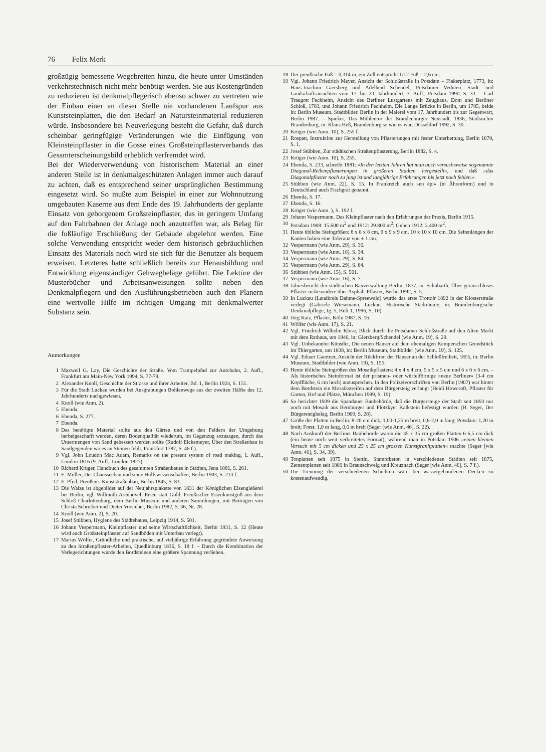76 Felix Merk
großzügig bemessene Wegebreiten hinzu, die heute unter Umständen verkehrstechnisch nicht mehr benötigt werden. Sie aus Kostengründen zu reduzieren ist denkmalpflegerisch ebenso schwer zu vertreten wie der Einbau einer an dieser Stelle nie vorhandenen Laufspur aus Kunststeinplatten, die den Bedarf an Natursteinmaterial reduzieren würde. Insbesondere bei Neuverlegung besteht die Gefahr, daß durch scheinbar geringfügige Veränderungen wie die Einfügung von Kleinsteinpflaster in die Gosse eines Großsteinpflasterverbands das Gesamterscheinungsbild erheblich verfremdet wird.
Bei der Wiederverwendung von historischem Material an einer anderen Stelle ist in denkmalgeschützten Anlagen immer auch darauf zu achten, daß es entsprechend seiner ursprünglichen Bestimmung eingesetzt wird. So mußte zum Beispiel in einer zur Wohnnutzung umgebauten Kaserne aus dem Ende des 19. Jahrhunderts der geplante Einsatz von geborgenem Großsteinpflaster, das in geringem Umfang auf den Fahrbahnen der Anlage noch anzutreffen war, als Belag für die fußläufige Erschließung der Gebäude abgelehnt werden. Eine solche Verwendung entspricht weder dem historisch gebräuchlichen Einsatz des Materials noch wird sie sich für die Benutzer als bequem erweisen. Letzteres hatte schließlich bereits zur Herausbildung und Entwicklung eigenständiger Gehwegbeläge geführt. Die Lektüre der Musterbücher und Arbeitsanweisungen sollte neben den Denkmalpflegern und den Ausführungsbetrieben auch den Planern eine wertvolle Hilfe im richtigen Umgang mit denkmalwerter Substanz sein.
Anmerkungen
1 Maxwell G. Lay, Die Geschichte der Straße. Vom Trampelpfad zur Autobahn, 2. Aufl., Frankfurt am Main-New York 1994, S. 77-79.
2 Alexander Knoll, Geschichte der Strasse und ihrer Arbeiter, Bd. 1, Berlin 1924, S. 151.
3 Für die Stadt Luckau wurden bei Ausgrabungen Bohlenwege aus der zweiten Hälfte des 12. Jahrhunderts nachgewiesen.
4 Knoll (wie Anm. 2).
5 Ebenda.
6 Ebenda, S. 277.
7 Ebenda.
8 Das benötigte Material sollte aus den Gärten und von den Feldern der Umgebung herbeigeschafft werden, deren Bodenqualität wiederum, im Gegenzug sozusagen, durch das Untermengen von Sand gebessert werden sollte (Rudolf Eickemeyer, Über den Straßenbau in Sandgegenden wo es an Steinen fehlt, Frankfurt 1787, S. 46 f.).
9 Vgl. John Loudon Mac Adam, Remarks on the present system of road making, 1. Aufl., London 1816 (9. Aufl., London 1827).
10 Richard Krüger, Handbuch des gesammten Straßenbaues in Städten, Jena 1881, S. 261.
11 E. Müller, Der Chausseebau und seine Hülfswissenschaften, Berlin 1903, S. 213 f.
12 E. Pfeil, Preußen's Kunststraßenbau, Berlin 1845, S. 83.
13 Die Walze ist abgebildet auf der Neujahrsplakette von 1831 der Königlichen Eisengießerei bei Berlin, vgl. Willmuth Arenhövel, Eisen statt Gold. Preußischer Eisenkunstguß aus dem Schloß Charlottenburg, dem Berlin Museum und anderen Sammlungen, mit Beiträgen von Christa Schreiber und Dieter Vorsteher, Berlin 1982, S. 36, Nr. 28.
14 Knoll (wie Anm. 2), S. 20.
15 Josef Stübben, Hygiene des Städtebaues, Leipzig 1914, S. 501.
16 Johann Vespermann, Kleinpflaster und seine Wirtschaftlichkeit, Berlin 1931, S. 12 (Heute wird auch Großsteinpflaster auf Sandböden mit Unterbau verlegt).
17 Marius Wölfer, Gründliche und praktische, auf vieljährige Erfahrung gegründete Anweisung zu den Straßenpflaster-Arbeiten, Quedlinburg 1836, S. 18 f. – Durch die Kombination der Verlegerichtungen wurde den Bordsteinen eine größere Spannung verliehen.
18 Der preußische Fuß = 0,314 m, ein Zoll entspricht 1/12 Fuß = 2,6 cm.
19 Vgl. Johann Friedrich Meyer, Ansicht der Schloßstraße in Potsdam – Fiakerplatz, 1773, in: Hans-Joachim Giersberg und Adelheid Schendel, Potsdamer Veduten. Stadt- und Landschaftsansichten vom 17. bis 20. Jahrhundert, 3. Aufl., Potsdam 1990, S. 33. – Carl Traugott Fechhelm, Ansicht des Berliner Lustgartens mit Zeughaus, Dom und Berliner Schloß, 1783, und Johann Friedrich Fechhelm, Die Lange Brücke in Berlin, um 1785, beide in: Berlin Museum, Stadtbilder. Berlin in der Malerei vom 17. Jahrhundert bis zur Gegenwart, Berlin 1987. – Spieker, Das Mühlentor der Brandenburger Neustadt, 1836, Stadtarchiv Brandenburg, in: Klaus Heß, Brandenburg so wie es war, Düsseldorf 1992, S. 30.
20 Krüger (wie Anm. 10), S. 255 f.
21 Rospatt, Instruktion zur Herstellung von Pflasterungen mit fester Unterbettung, Berlin 1879, S. 1.
22 Josef Stübben, Zur städtischen Straßenpflasterung, Berlin 1882, S. 4.
23 Krüger (wie Anm. 10), S. 255.
24 Ebenda, S. 233, schreibt 1881: »In den letzten Jahren hat man auch versuchsweise sogenannte Diagonal-Reihenpflasterungen in größeren Städten hergestellt«, und daß »das Diagonalpflaster noch zu jung ist und langjährige Erfahrungen bis jetzt noch fehlen.«
25 Stübben (wie Anm. 22), S. 15. In Frankreich auch »en épi« (in Ährenform) und in Deutschland auch Fischgrät genannt.
26 Ebenda, S. 17.
27 Ebenda, S. 16.
28 Krüger (wie Anm. ), S. 192 f.
29 Johann Vespermann, Das Kleinpflaster nach den Erfahrungen der Praxis, Berlin 1915.
30 Potsdam 1908: 15.600 m<sup>2</sup> und 1912: 29.800 m<sup>2</sup>; Guben 1912: 2.400 m<sup>2</sup>.
31 Heute übliche Steingrößen: 8 x 8 x 8 cm, 9 x 9 x 9 cm, 10 x 10 x 10 cm. Die Seitenlängen der Kanten haben eine Toleranz von ± 1 cm.
32 Vespermann (wie Anm. 29), S. 36.
33 Vespermann (wie Anm. 16), S. 34.
34 Vespermann (wie Anm. 29), S. 84.
35 Vespermann (wie Anm. 29), S. 84.
36 Stübben (wie Anm. 15), S. 501.
37 Vespermann (wie Anm. 16), S. 7.
38 Jahresbericht der städtischen Bauverwaltung Berlin, 1877, in: Schubarth, Über geräuschloses Pflaster insbesondere über Asphalt-Pflaster, Berlin 1892, S. 5.
39 In Luckau (Landkreis Dahme-Spreewald) wurde das erste Trottoir 1892 in der Klosterstraße verlegt (Gabriele Wiesemann, Luckau. Historische Stadträume, in: Brandenburgische Denkmalpflege, Jg. 5, Heft 1, 1996, S. 10).
40 Jörg Katz, Pflaster, Köln 1987, S. 16.
41 Wölfer (wie Anm. 17), S. 21.
42 Vgl. Friedrich Wilhelm Klose, Blick durch die Potsdamer Schloßstraße auf den Alten Markt mit dem Rathaus, um 1840, in: Giersberg/Schendel (wie Anm. 19), S. 29.
43 Vgl. Unbekannter Künstler, Die neuen Häuser auf dem ehemaligen Kemperschen Grundstück im Thiergarten, um 1838, in: Berlin Museum, Stadtbilder (wie Anm. 19), S. 125.
44 Vgl. Eduart Gaertner, Ansicht der Rückfront der Häuser an der Schloßfreiheit, 1855, in: Berlin Museum, Stadtbilder (wie Anm. 19), S. 155.
45 Heute übliche Steingrößen des Mosaikpflasters: 4 x 4 x 4 cm, 5 x 5 x 5 cm und 6 x 6 x 6 cm. – Als historisches Steinformat ist der prismen- oder würfelförmige »neue Berliner« (3-4 cm Kopffläche, 6 cm hoch) anzusprechen. In den Polizeivorschriften von Berlin (1907) war hinter dem Bordstein ein Mosaikstreifen auf dem Bürgersteig verlangt (Heidi Howcroft, Pflaster für Garten, Hof und Plätze, München 1989, S. 19).
46 So berichtet 1909 die Spandauer Baubehörde, daß die Bürgersteige der Stadt seit 1893 nur noch mit Mosaik aus Bernburger und Plötzkyer Kalkstein befestigt wurden (H. Seger, Der Bürgersteigbelag, Berlin 1909, S. 28).
47 Größe der Platten in Berlin: 8-20 cm dick, 1,00-1,25 m breit, 0,6-2,0 m lang; Potsdam: 1,20 m breit; Forst: 1,0 m lang, 0,6 m breit (Seger [wie Anm. 46], S. 22).
48 Nach Auskunft der Berliner Baubehörde waren die 35 x 35 cm großen Platten 6-6,5 cm dick (ein heute noch weit verbreitetes Format), während man in Potsdam 1906 »einen kleinen Versuch mit 5 cm dicken und 25 x 25 cm grossen Kunstgranitplatten« machte (Seger [wie Anm. 46], S. 34, 39).
49 Tonplatten seit 1875 in Stettin, Stampfbeton in verschiedenen Städten seit 1875, Zementplatten seit 1889 in Braunschweig und Kreuznach (Seger [wie Anm. 46], S. 7 f.).
50 Die Trennung der verschiedenen Schichten wäre bei wassergebundenen Decken zu kostenaufwendig.